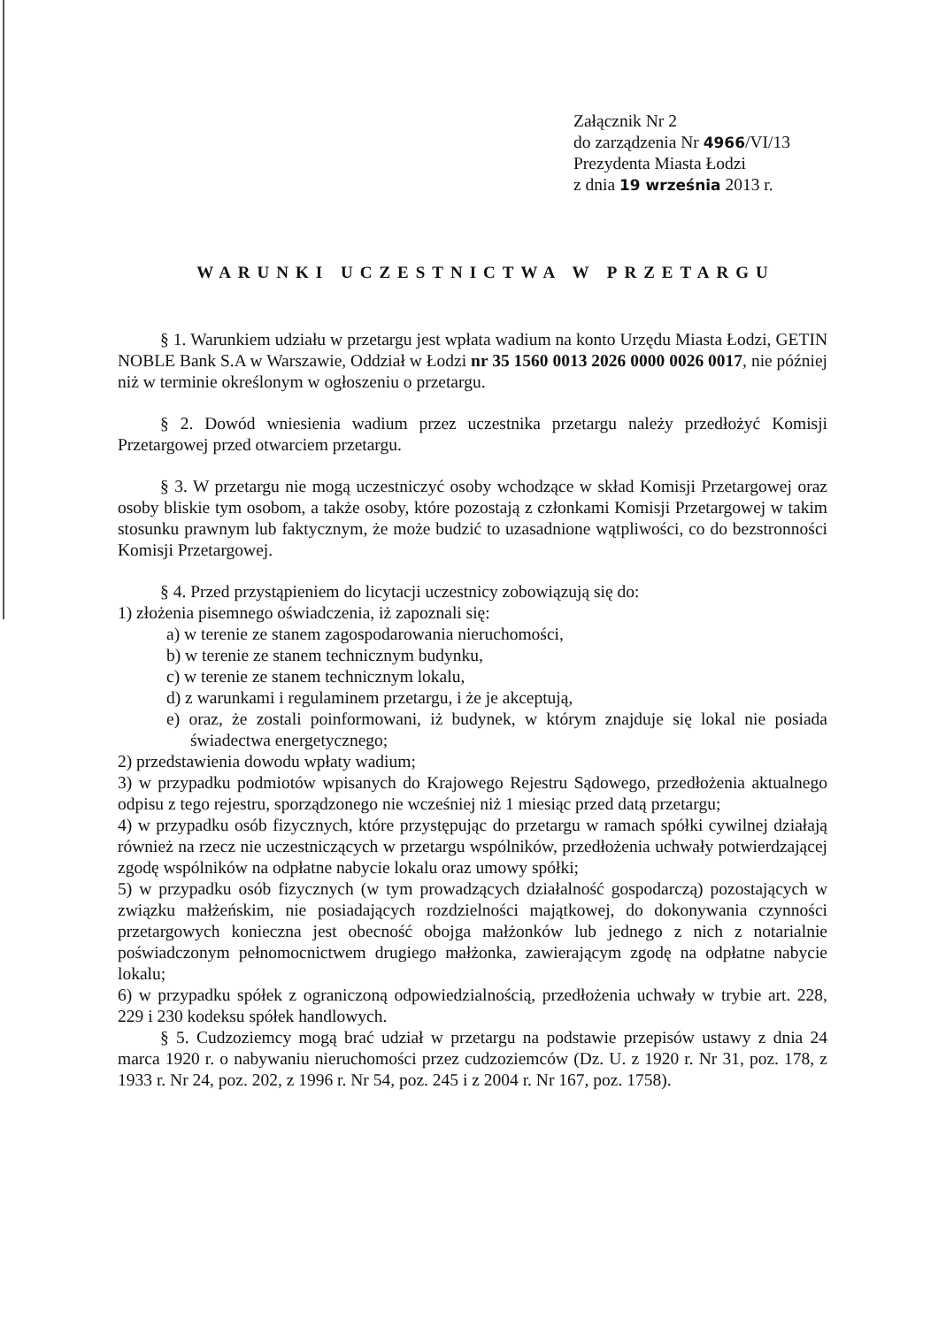Załącznik Nr 2
do zarządzenia Nr 4966/VI/13
Prezydenta Miasta Łodzi
z dnia 19 września 2013 r.
WARUNKI UCZESTNICTWA W PRZETARGU
§ 1. Warunkiem udziału w przetargu jest wpłata wadium na konto Urzędu Miasta Łodzi, GETIN NOBLE Bank S.A w Warszawie, Oddział w Łodzi nr 35 1560 0013 2026 0000 0026 0017, nie później niż w terminie określonym w ogłoszeniu o przetargu.
§ 2. Dowód wniesienia wadium przez uczestnika przetargu należy przedłożyć Komisji Przetargowej przed otwarciem przetargu.
§ 3. W przetargu nie mogą uczestniczyć osoby wchodzące w skład Komisji Przetargowej oraz osoby bliskie tym osobom, a także osoby, które pozostają z członkami Komisji Przetargowej w takim stosunku prawnym lub faktycznym, że może budzić to uzasadnione wątpliwości, co do bezstronności Komisji Przetargowej.
§ 4. Przed przystąpieniem do licytacji uczestnicy zobowiązują się do:
1) złożenia pisemnego oświadczenia, iż zapoznali się:
a) w terenie ze stanem zagospodarowania nieruchomości,
b) w terenie ze stanem technicznym budynku,
c) w terenie ze stanem technicznym lokalu,
d) z warunkami i regulaminem przetargu, i że je akceptują,
e) oraz, że zostali poinformowani, iż budynek, w którym znajduje się lokal nie posiada świadectwa energetycznego;
2) przedstawienia dowodu wpłaty wadium;
3) w przypadku podmiotów wpisanych do Krajowego Rejestru Sądowego, przedłożenia aktualnego odpisu z tego rejestru, sporządzonego nie wcześniej niż 1 miesiąc przed datą przetargu;
4) w przypadku osób fizycznych, które przystępując do przetargu w ramach spółki cywilnej działają również na rzecz nie uczestniczących w przetargu wspólników, przedłożenia uchwały potwierdzającej zgodę wspólników na odpłatne nabycie lokalu oraz umowy spółki;
5) w przypadku osób fizycznych (w tym prowadzących działalność gospodarczą) pozostających w związku małżeńskim, nie posiadających rozdzielności majątkowej, do dokonywania czynności przetargowych konieczna jest obecność obojga małżonków lub jednego z nich z notarialnie poświadczonym pełnomocnictwem drugiego małżonka, zawierającym zgodę na odpłatne nabycie lokalu;
6) w przypadku spółek z ograniczoną odpowiedzialnością, przedłożenia uchwały w trybie art. 228, 229 i 230 kodeksu spółek handlowych.
§ 5. Cudzoziemcy mogą brać udział w przetargu na podstawie przepisów ustawy z dnia 24 marca 1920 r. o nabywaniu nieruchomości przez cudzoziemców (Dz. U. z 1920 r. Nr 31, poz. 178, z 1933 r. Nr 24, poz. 202, z 1996 r. Nr 54, poz. 245 i z 2004 r. Nr 167, poz. 1758).